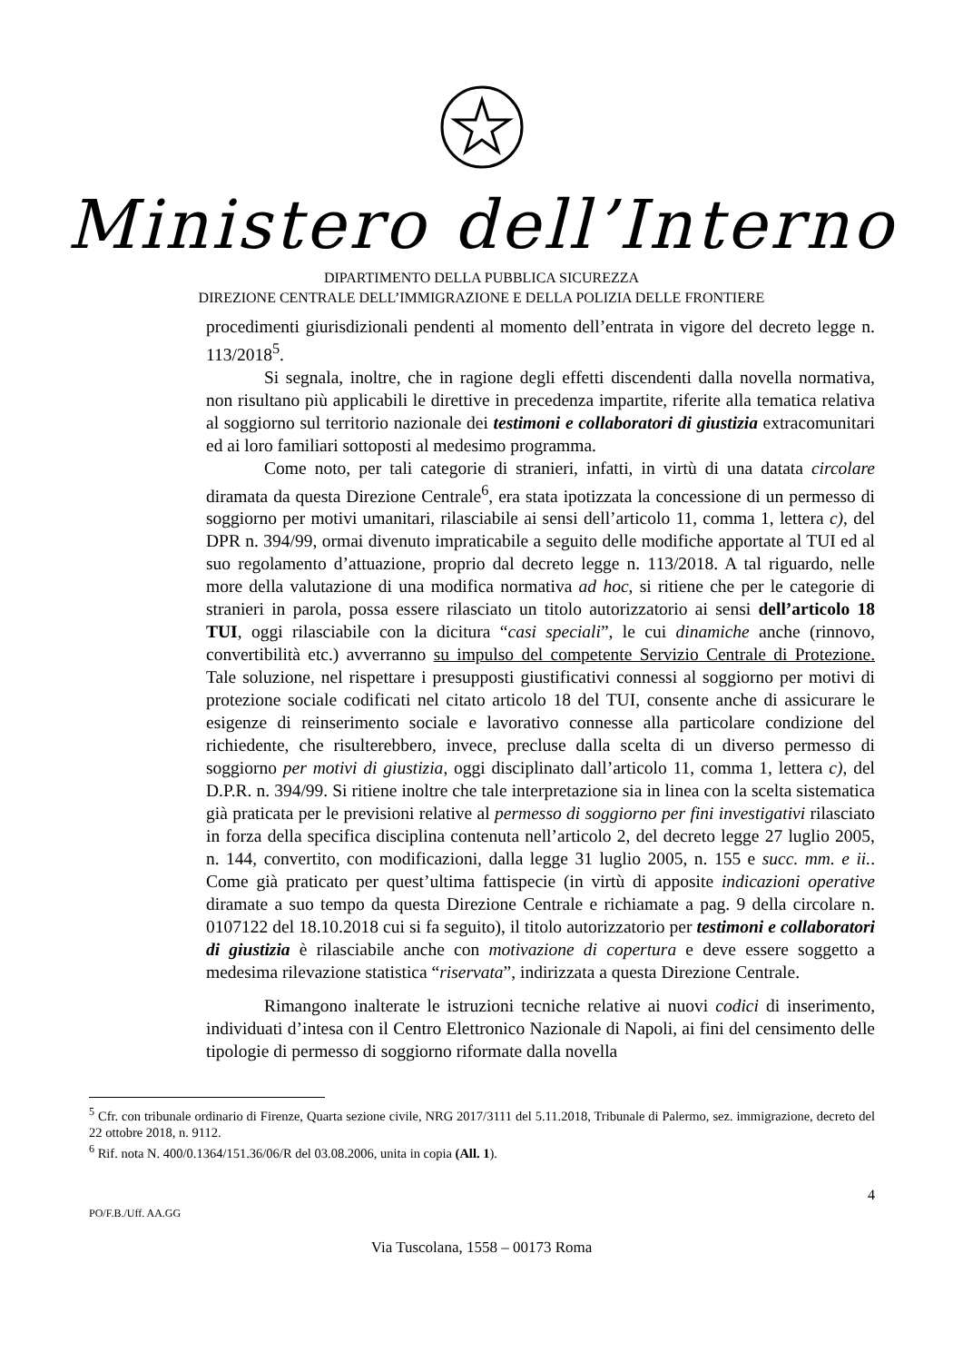Ministero dell’Interno
DIPARTIMENTO DELLA PUBBLICA SICUREZZA
DIREZIONE CENTRALE DELL’IMMIGRAZIONE E DELLA POLIZIA DELLE FRONTIERE
procedimenti giurisdizionali pendenti al momento dell’entrata in vigore del decreto legge n. 113/2018<sup>5</sup>.
Si segnala, inoltre, che in ragione degli effetti discendenti dalla novella normativa, non risultano più applicabili le direttive in precedenza impartite, riferite alla tematica relativa al soggiorno sul territorio nazionale dei testimoni e collaboratori di giustizia extracomunitari ed ai loro familiari sottoposti al medesimo programma.
Come noto, per tali categorie di stranieri, infatti, in virtù di una datata circolare diramata da questa Direzione Centrale<sup>6</sup>, era stata ipotizzata la concessione di un permesso di soggiorno per motivi umanitari, rilasciabile ai sensi dell’articolo 11, comma 1, lettera c), del DPR n. 394/99, ormai divenuto impraticabile a seguito delle modifiche apportate al TUI ed al suo regolamento d’attuazione, proprio dal decreto legge n. 113/2018. A tal riguardo, nelle more della valutazione di una modifica normativa ad hoc, si ritiene che per le categorie di stranieri in parola, possa essere rilasciato un titolo autorizzatorio ai sensi dell’articolo 18 TUI, oggi rilasciabile con la dicitura “casi speciali”, le cui dinamiche anche (rinnovo, convertibilità etc.) avverranno su impulso del competente Servizio Centrale di Protezione. Tale soluzione, nel rispettare i presupposti giustificativi connessi al soggiorno per motivi di protezione sociale codificati nel citato articolo 18 del TUI, consente anche di assicurare le esigenze di reinserimento sociale e lavorativo connesse alla particolare condizione del richiedente, che risulterebbero, invece, precluse dalla scelta di un diverso permesso di soggiorno per motivi di giustizia, oggi disciplinato dall’articolo 11, comma 1, lettera c), del D.P.R. n. 394/99. Si ritiene inoltre che tale interpretazione sia in linea con la scelta sistematica già praticata per le previsioni relative al permesso di soggiorno per fini investigativi rilasciato in forza della specifica disciplina contenuta nell’articolo 2, del decreto legge 27 luglio 2005, n. 144, convertito, con modificazioni, dalla legge 31 luglio 2005, n. 155 e succ. mm. e ii.. Come già praticato per quest’ultima fattispecie (in virtù di apposite indicazioni operative diramate a suo tempo da questa Direzione Centrale e richiamate a pag. 9 della circolare n. 0107122 del 18.10.2018 cui si fa seguito), il titolo autorizzatorio per testimoni e collaboratori di giustizia è rilasciabile anche con motivazione di copertura e deve essere soggetto a medesima rilevazione statistica “riservata”, indirizzata a questa Direzione Centrale.
Rimangono inalterate le istruzioni tecniche relative ai nuovi codici di inserimento, individuati d’intesa con il Centro Elettronico Nazionale di Napoli, ai fini del censimento delle tipologie di permesso di soggiorno riformate dalla novella
<sup>5</sup> Cfr. con tribunale ordinario di Firenze, Quarta sezione civile, NRG 2017/3111 del 5.11.2018, Tribunale di Palermo, sez. immigrazione, decreto del 22 ottobre 2018, n. 9112.
<sup>6</sup> Rif. nota N. 400/0.1364/151.36/06/R del 03.08.2006, unita in copia (All. 1).
4
PO/F.B./Uff. AA.GG
Via Tuscolana, 1558 – 00173 Roma